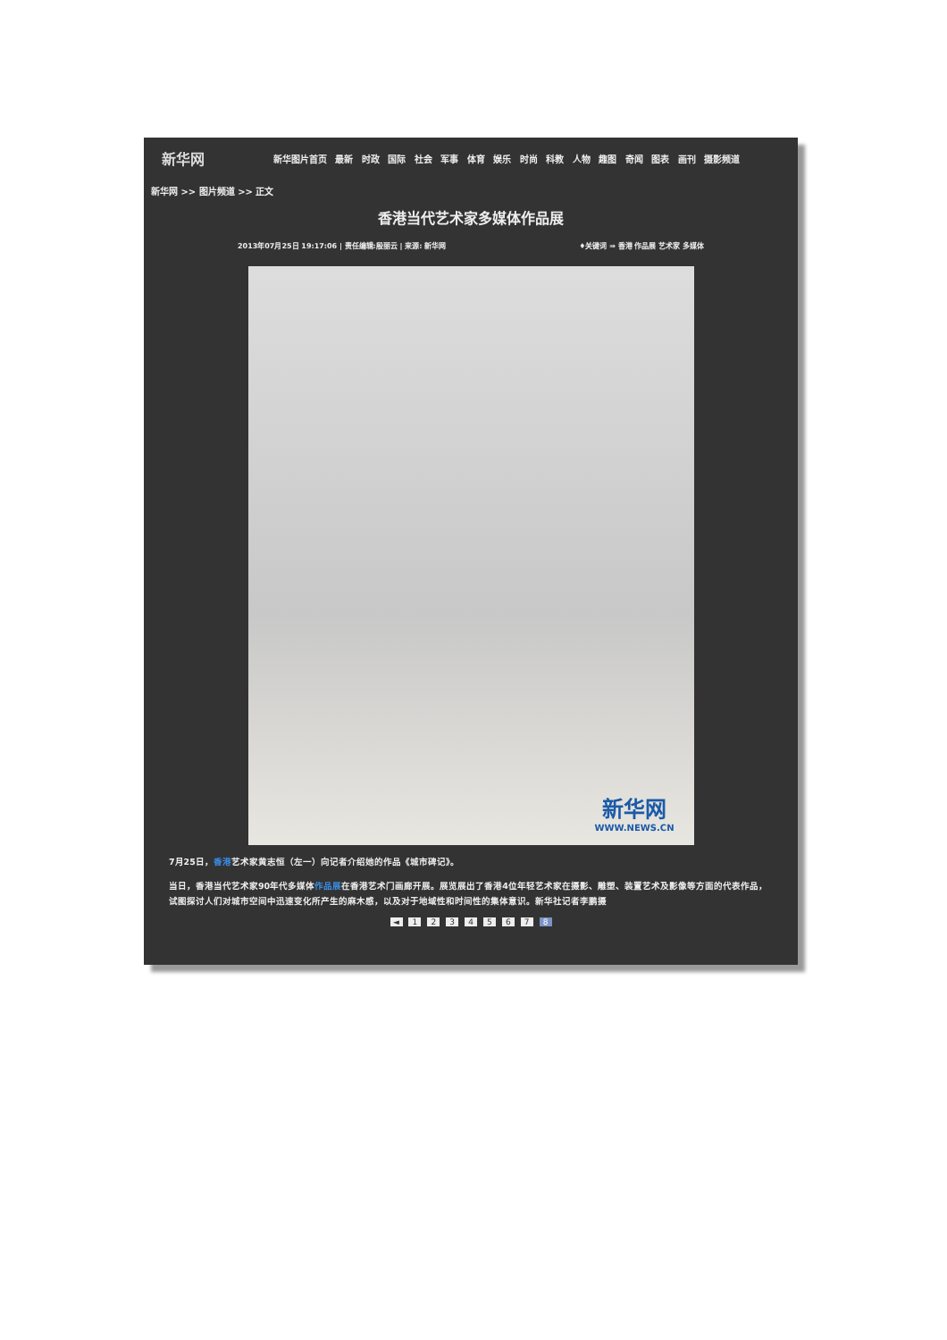新华网
新华图片首页 最新 时政 国际 社会 军事 体育 娱乐 时尚 科教 人物 趣图 奇闻 图表 画刊 摄影频道
新华网 >> 图片频道 >> 正文
香港当代艺术家多媒体作品展
2013年07月25日 19:17:06 | 责任编辑:殷丽云 | 来源: 新华网 ♦关键词 ⇒ 香港 作品展 艺术家 多媒体
新华网
WWW.NEWS.CN
7月25日，香港艺术家黄志恒（左一）向记者介绍她的作品《城市碑记》。
当日，香港当代艺术家90年代多媒体作品展在香港艺术门画廊开展。展览展出了香港4位年轻艺术家在摄影、雕塑、装置艺术及影像等方面的代表作品，试图探讨人们对城市空间中迅速变化所产生的麻木感，以及对于地域性和时间性的集体意识。新华社记者李鹏摄
◄ 1 2 3 4 5 6 7 8